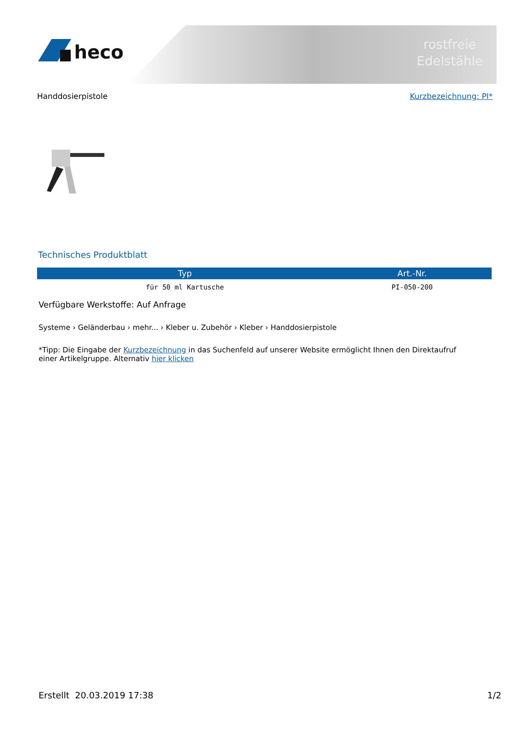rostfreie
Edelstähle
heco
Handdosierpistole Kurzbezeichnung: PI*
Technisches Produktblatt
| Typ | Art.-Nr. |
| --- | --- |
| für 50 ml Kartusche | PI-050-200 |
Verfügbare Werkstoffe: Auf Anfrage
Systeme › Geländerbau › mehr... › Kleber u. Zubehör › Kleber › Handdosierpistole
*Tipp: Die Eingabe der Kurzbezeichnung in das Suchenfeld auf unserer Website ermöglicht Ihnen den Direktaufruf
einer Artikelgruppe. Alternativ hier klicken
Erstellt 20.03.2019 17:38 1/2